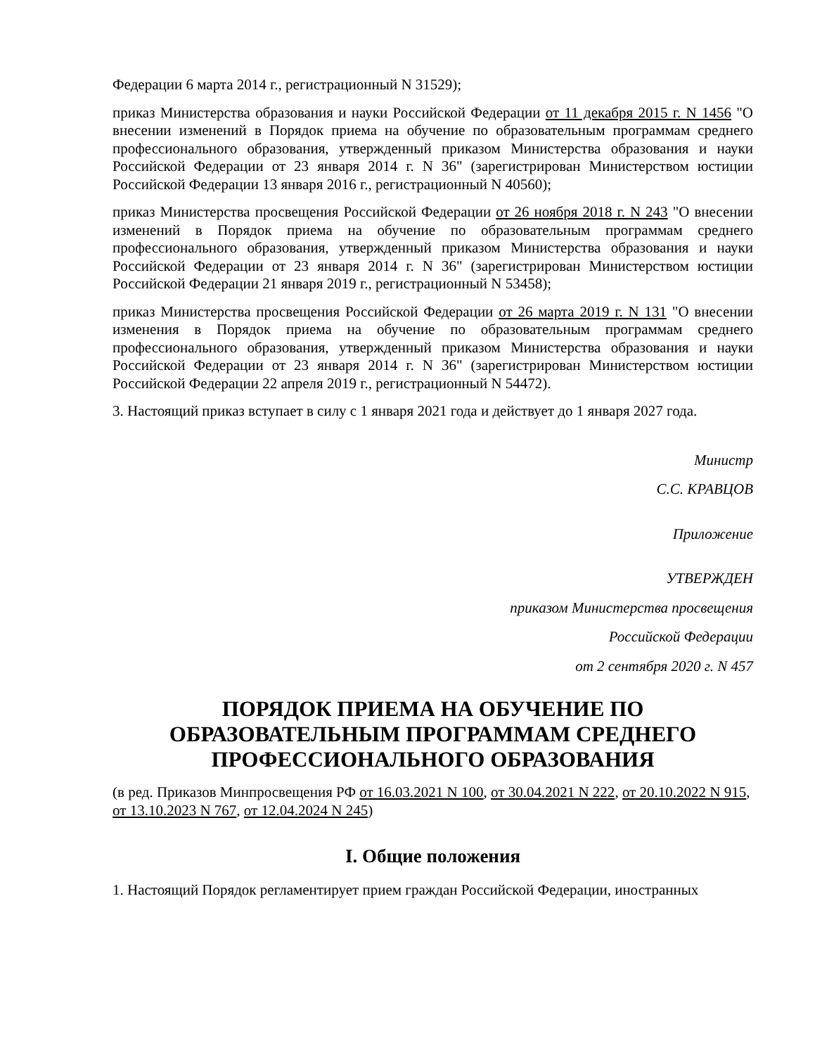Федерации 6 марта 2014 г., регистрационный N 31529);
приказ Министерства образования и науки Российской Федерации от 11 декабря 2015 г. N 1456 "О внесении изменений в Порядок приема на обучение по образовательным программам среднего профессионального образования, утвержденный приказом Министерства образования и науки Российской Федерации от 23 января 2014 г. N 36" (зарегистрирован Министерством юстиции Российской Федерации 13 января 2016 г., регистрационный N 40560);
приказ Министерства просвещения Российской Федерации от 26 ноября 2018 г. N 243 "О внесении изменений в Порядок приема на обучение по образовательным программам среднего профессионального образования, утвержденный приказом Министерства образования и науки Российской Федерации от 23 января 2014 г. N 36" (зарегистрирован Министерством юстиции Российской Федерации 21 января 2019 г., регистрационный N 53458);
приказ Министерства просвещения Российской Федерации от 26 марта 2019 г. N 131 "О внесении изменения в Порядок приема на обучение по образовательным программам среднего профессионального образования, утвержденный приказом Министерства образования и науки Российской Федерации от 23 января 2014 г. N 36" (зарегистрирован Министерством юстиции Российской Федерации 22 апреля 2019 г., регистрационный N 54472).
3. Настоящий приказ вступает в силу с 1 января 2021 года и действует до 1 января 2027 года.
Министр
С.С. КРАВЦОВ
Приложение
УТВЕРЖДЕН
приказом Министерства просвещения
Российской Федерации
от 2 сентября 2020 г. N 457
ПОРЯДОК ПРИЕМА НА ОБУЧЕНИЕ ПО ОБРАЗОВАТЕЛЬНЫМ ПРОГРАММАМ СРЕДНЕГО ПРОФЕССИОНАЛЬНОГО ОБРАЗОВАНИЯ
(в ред. Приказов Минпросвещения РФ от 16.03.2021 N 100, от 30.04.2021 N 222, от 20.10.2022 N 915, от 13.10.2023 N 767, от 12.04.2024 N 245)
I. Общие положения
1. Настоящий Порядок регламентирует прием граждан Российской Федерации, иностранных